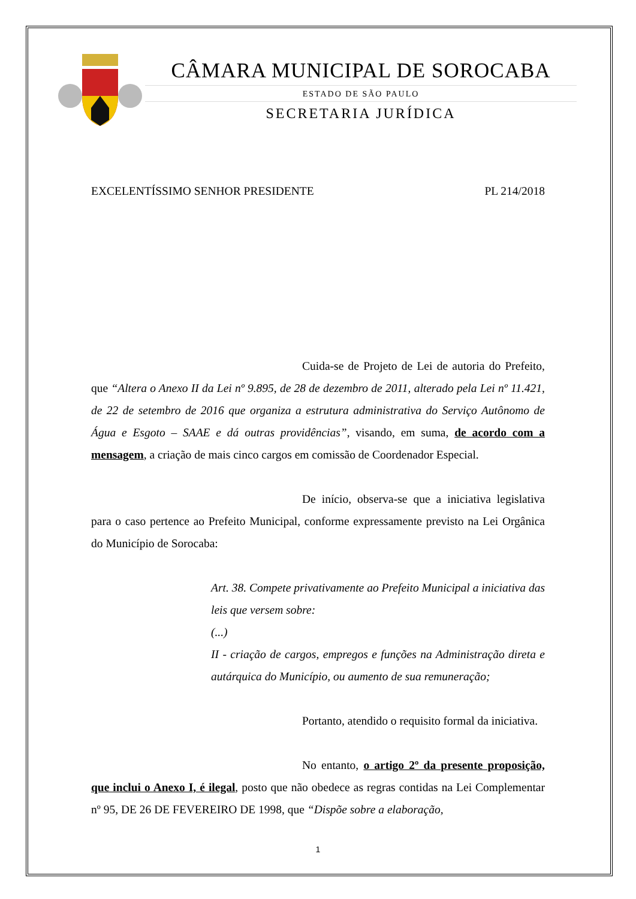CÂMARA MUNICIPAL DE SOROCABA
ESTADO DE SÃO PAULO
SECRETARIA JURÍDICA
EXCELENTÍSSIMO SENHOR PRESIDENTE PL 214/2018
Cuida-se de Projeto de Lei de autoria do Prefeito, que “Altera o Anexo II da Lei nº 9.895, de 28 de dezembro de 2011, alterado pela Lei nº 11.421, de 22 de setembro de 2016 que organiza a estrutura administrativa do Serviço Autônomo de Água e Esgoto – SAAE e dá outras providências”, visando, em suma, de acordo com a mensagem, a criação de mais cinco cargos em comissão de Coordenador Especial.
De início, observa-se que a iniciativa legislativa para o caso pertence ao Prefeito Municipal, conforme expressamente previsto na Lei Orgânica do Município de Sorocaba:
Art. 38. Compete privativamente ao Prefeito Municipal a iniciativa das leis que versem sobre:
(...)
II - criação de cargos, empregos e funções na Administração direta e autárquica do Município, ou aumento de sua remuneração;
Portanto, atendido o requisito formal da iniciativa.
No entanto, o artigo 2º da presente proposição, que inclui o Anexo I, é ilegal, posto que não obedece as regras contidas na Lei Complementar nº 95, DE 26 DE FEVEREIRO DE 1998, que “Dispõe sobre a elaboração,
1